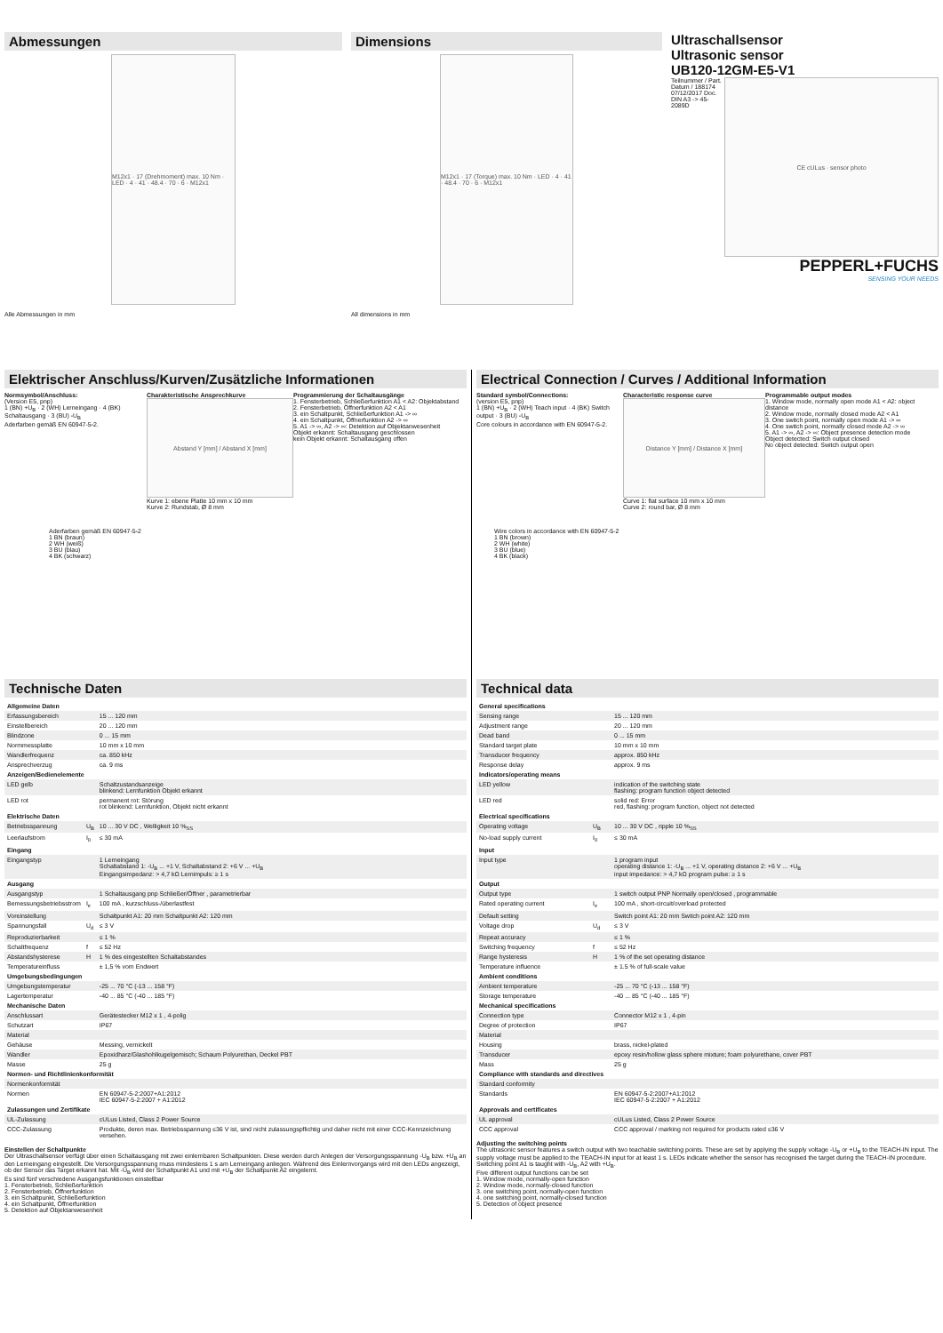Abmessungen
M12x1 · 17 (Drehmoment) max. 10 Nm · LED · 4 · 41 · 48.4 · 70 · 6 · M12x1
Alle Abmessungen in mm
Dimensions
M12x1 · 17 (Torque) max. 10 Nm · LED · 4 · 41 · 48.4 · 70 · 6 · M12x1
All dimensions in mm
Ultraschallsensor
Ultrasonic sensor
UB120-12GM-E5-V1
Teilnummer / Part. Datum / 188174 07/12/2017 Doc. DIN A3 -> 45-2089D
CE cULus · sensor photo
PEPPERL+FUCHS
SENSING YOUR NEEDS
Elektrischer Anschluss/Kurven/Zusätzliche Informationen
Normsymbol/Anschluss:
(Version E5, pnp)
1 (BN) +U<sub>B</sub> · 2 (WH) Lerneingang · 4 (BK) Schaltausgang · 3 (BU) -U<sub>B</sub>
Aderfarben gemäß EN 60947-5-2.
Charakteristische Ansprechkurve
Abstand Y [mm] / Abstand X [mm]
Kurve 1: ebene Platte 10 mm x 10 mm
Kurve 2: Rundstab, Ø 8 mm
Programmierung der Schaltausgänge
1. Fensterbetrieb, Schließerfunktion A1 < A2: Objektabstand
2. Fensterbetrieb, Öffnerfunktion A2 < A1
3. ein Schaltpunkt, Schließerfunktion A1 -> ∞
4. ein Schaltpunkt, Öffnerfunktion A2 -> ∞
5. A1 -> ∞, A2 -> ∞: Detektion auf Objektanwesenheit
Objekt erkannt: Schaltausgang geschlossen
kein Objekt erkannt: Schaltausgang offen
Aderfarben gemäß EN 60947-5-2
1 BN (braun)
2 WH (weiß)
3 BU (blau)
4 BK (schwarz)
Technische Daten
| Allgemeine Daten | | |
| Erfassungsbereich | | 15 ... 120 mm |
| Einstellbereich | | 20 ... 120 mm |
| Blindzone | | 0 ... 15 mm |
| Normmessplatte | | 10 mm x 10 mm |
| Wandlerfrequenz | | ca. 850 kHz |
| Ansprechverzug | | ca. 9 ms |
| Anzeigen/Bedienelemente | | |
| LED gelb | | Schaltzustandsanzeige blinkend: Lernfunktion Objekt erkannt |
| LED rot | | permanent rot: Störung rot blinkend: Lernfunktion, Objekt nicht erkannt |
| Elektrische Daten | | |
| Betriebsspannung | U<sub>B</sub> | 10 ... 30 V DC , Welligkeit 10 %<sub>SS</sub> |
| Leerlaufstrom | I<sub>0</sub> | ≤ 30 mA |
| Eingang | | |
| Eingangstyp | | 1 Lerneingang Schaltabstand 1: -U<sub>B</sub> ... +1 V, Schaltabstand 2: +6 V ... +U<sub>B</sub> Eingangsimpedanz: > 4,7 kΩ Lernimpuls: ≥ 1 s |
| Ausgang | | |
| Ausgangstyp | | 1 Schaltausgang pnp Schließer/Öffner , parametrierbar |
| Bemessungsbetriebsstrom | I<sub>e</sub> | 100 mA , kurzschluss-/überlastfest |
| Voreinstellung | | Schaltpunkt A1: 20 mm Schaltpunkt A2: 120 mm |
| Spannungsfall | U<sub>d</sub> | ≤ 3 V |
| Reproduzierbarkeit | | ≤ 1 % |
| Schaltfrequenz | f | ≤ 52 Hz |
| Abstandshysterese | H | 1 % des eingestellten Schaltabstandes |
| Temperatureinfluss | | ± 1,5 % vom Endwert |
| Umgebungsbedingungen | | |
| Umgebungstemperatur | | -25 ... 70 °C (-13 ... 158 °F) |
| Lagertemperatur | | -40 ... 85 °C (-40 ... 185 °F) |
| Mechanische Daten | | |
| Anschlussart | | Gerätestecker M12 x 1 , 4-polig |
| Schutzart | | IP67 |
| Material | | |
| Gehäuse | | Messing, vernickelt |
| Wandler | | Epoxidharz/Glashohlkugelgemisch; Schaum Polyurethan, Deckel PBT |
| Masse | | 25 g |
| Normen- und Richtlinienkonformität | | |
| Normenkonformität | | |
| Normen | | EN 60947-5-2:2007+A1:2012 IEC 60947-5-2:2007 + A1:2012 |
| Zulassungen und Zertifikate | | |
| UL-Zulassung | | cULus Listed, Class 2 Power Source |
| CCC-Zulassung | | Produkte, deren max. Betriebsspannung ≤36 V ist, sind nicht zulassungspflichtig und daher nicht mit einer CCC-Kennzeichnung versehen. |
Einstellen der Schaltpunkte
Der Ultraschallsensor verfügt über einen Schaltausgang mit zwei einlernbaren Schaltpunkten. Diese werden durch Anlegen der Versorgungsspannung -U<sub>B</sub> bzw. +U<sub>B</sub> an den Lerneingang eingestellt. Die Versorgungsspannung muss mindestens 1 s am Lerneingang anliegen. Während des Einlernvorgangs wird mit den LEDs angezeigt, ob der Sensor das Target erkannt hat. Mit -U<sub>B</sub> wird der Schaltpunkt A1 und mit +U<sub>B</sub> der Schaltpunkt A2 eingelernt.
Es sind fünf verschiedene Ausgangsfunktionen einstellbar
1. Fensterbetrieb, Schließerfunktion
2. Fensterbetrieb, Öffnerfunktion
3. ein Schaltpunkt, Schließerfunktion
4. ein Schaltpunkt, Öffnerfunktion
5. Detektion auf Objektanwesenheit
Electrical Connection / Curves / Additional Information
Standard symbol/Connections:
(version E5, pnp)
1 (BN) +U<sub>B</sub> · 2 (WH) Teach input · 4 (BK) Switch output · 3 (BU) -U<sub>B</sub>
Core colours in accordance with EN 60947-5-2.
Characteristic response curve
Distance Y [mm] / Distance X [mm]
Curve 1: flat surface 10 mm x 10 mm
Curve 2: round bar, Ø 8 mm
Programmable output modes
1. Window mode, normally open mode A1 < A2: object distance
2. Window mode, normally closed mode A2 < A1
3. One switch point, normally open mode A1 -> ∞
4. One switch point, normally closed mode A2 -> ∞
5. A1 -> ∞, A2 -> ∞: Object presence detection mode
Object detected: Switch output closed
No object detected: Switch output open
Wire colors in accordance with EN 60947-5-2
1 BN (brown)
2 WH (white)
3 BU (blue)
4 BK (black)
Technical data
| General specifications | | |
| Sensing range | | 15 ... 120 mm |
| Adjustment range | | 20 ... 120 mm |
| Dead band | | 0 ... 15 mm |
| Standard target plate | | 10 mm x 10 mm |
| Transducer frequency | | approx. 850 kHz |
| Response delay | | approx. 9 ms |
| Indicators/operating means | | |
| LED yellow | | indication of the switching state flashing: program function object detected |
| LED red | | solid red: Error red, flashing: program function, object not detected |
| Electrical specifications | | |
| Operating voltage | U<sub>B</sub> | 10 ... 30 V DC , ripple 10 %<sub>SS</sub> |
| No-load supply current | I<sub>0</sub> | ≤ 30 mA |
| Input | | |
| Input type | | 1 program input operating distance 1: -U<sub>B</sub> ... +1 V, operating distance 2: +6 V ... +U<sub>B</sub> input impedance: > 4,7 kΩ program pulse: ≥ 1 s |
| Output | | |
| Output type | | 1 switch output PNP Normally open/closed , programmable |
| Rated operating current | I<sub>e</sub> | 100 mA , short-circuit/overload protected |
| Default setting | | Switch point A1: 20 mm Switch point A2: 120 mm |
| Voltage drop | U<sub>d</sub> | ≤ 3 V |
| Repeat accuracy | | ≤ 1 % |
| Switching frequency | f | ≤ 52 Hz |
| Range hysteresis | H | 1 % of the set operating distance |
| Temperature influence | | ± 1.5 % of full-scale value |
| Ambient conditions | | |
| Ambient temperature | | -25 ... 70 °C (-13 ... 158 °F) |
| Storage temperature | | -40 ... 85 °C (-40 ... 185 °F) |
| Mechanical specifications | | |
| Connection type | | Connector M12 x 1 , 4-pin |
| Degree of protection | | IP67 |
| Material | | |
| Housing | | brass, nickel-plated |
| Transducer | | epoxy resin/hollow glass sphere mixture; foam polyurethane, cover PBT |
| Mass | | 25 g |
| Compliance with standards and directives | | |
| Standard conformity | | |
| Standards | | EN 60947-5-2:2007+A1:2012 IEC 60947-5-2:2007 + A1:2012 |
| Approvals and certificates | | |
| UL approval | | cULus Listed, Class 2 Power Source |
| CCC approval | | CCC approval / marking not required for products rated ≤36 V |
Adjusting the switching points
The ultrasonic sensor features a switch output with two teachable switching points. These are set by applying the supply voltage -U<sub>B</sub> or +U<sub>B</sub> to the TEACH-IN input. The supply voltage must be applied to the TEACH-IN input for at least 1 s. LEDs indicate whether the sensor has recognised the target during the TEACH-IN procedure. Switching point A1 is taught with -U<sub>B</sub>, A2 with +U<sub>B</sub>.
Five different output functions can be set
1. Window mode, normally-open function
2. Window mode, normally-closed function
3. one switching point, normally-open function
4. one switching point, normally-closed function
5. Detection of object presence